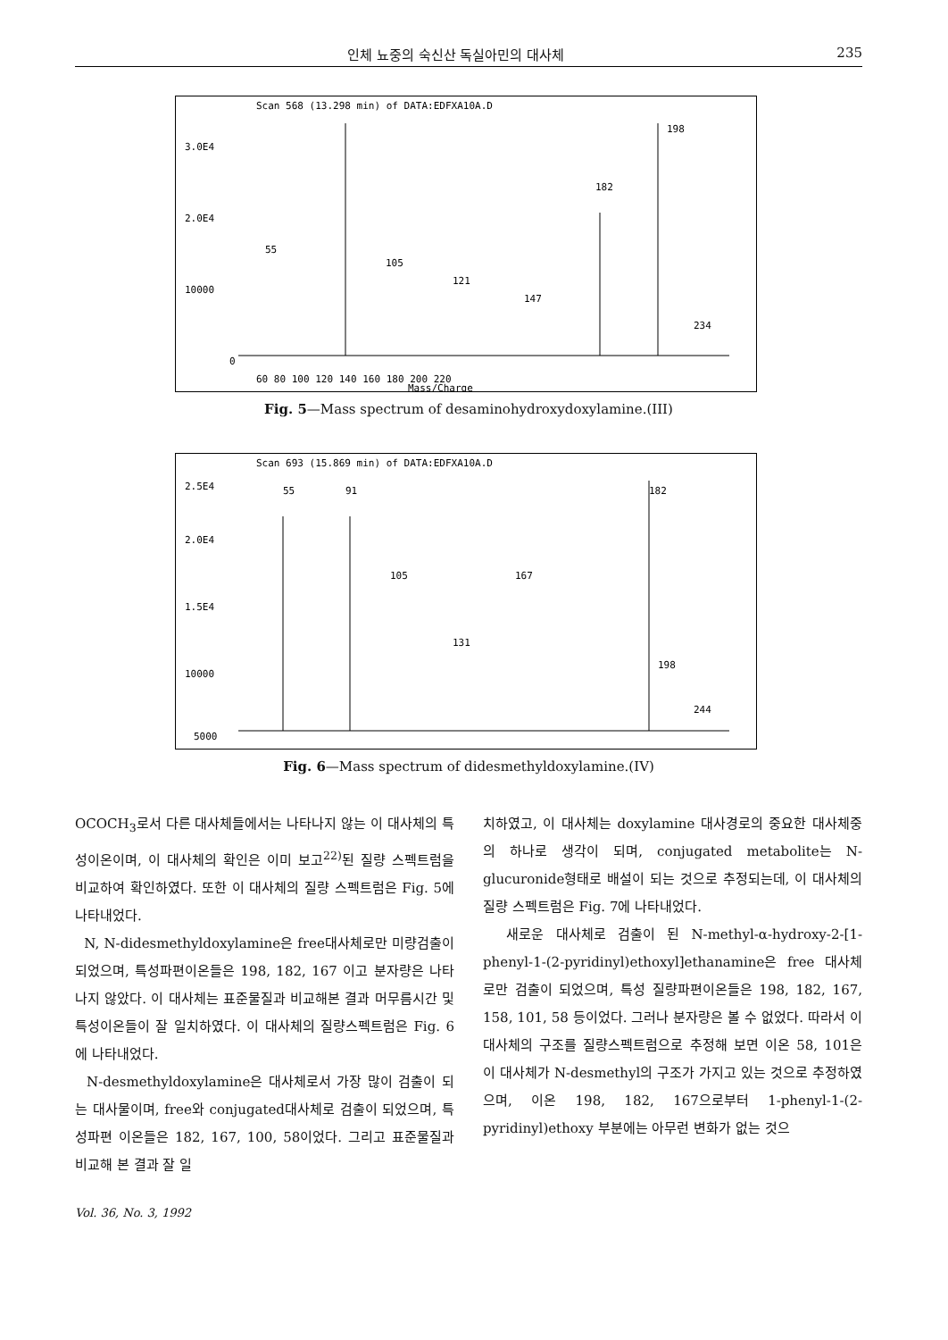인체 뇨중의 숙신산 독실아민의 대사체 235
Scan 568 (13.298 min) of DATA:EDFXA10A.D
3.0E4
2.0E4
10000
0
60 80 100 120 140 160 180 200 220
Mass/Charge
55
105
121
147
182
198
234
Fig. 5—Mass spectrum of desaminohydroxydoxylamine.(III)
Scan 693 (15.869 min) of DATA:EDFXA10A.D
2.5E4
2.0E4
1.5E4
10000
5000
55
91
105
167
131
198
244
182
Fig. 6—Mass spectrum of didesmethyldoxylamine.(IV)
OCOCH<sub>3</sub>로서 다른 대사체들에서는 나타나지 않는 이 대사체의 특성이온이며, 이 대사체의 확인은 이미 보고<sup>22)</sup>된 질량 스펙트럼을 비교하여 확인하였다. 또한 이 대사체의 질량 스펙트럼은 Fig. 5에 나타내었다.
N, N-didesmethyldoxylamine은 free대사체로만 미량검출이 되었으며, 특성파편이온들은 198, 182, 167 이고 분자량은 나타나지 않았다. 이 대사체는 표준물질과 비교해본 결과 머무름시간 및 특성이온들이 잘 일치하였다. 이 대사체의 질량스펙트럼은 Fig. 6에 나타내었다.
N-desmethyldoxylamine은 대사체로서 가장 많이 검출이 되는 대사물이며, free와 conjugated대사체로 검출이 되었으며, 특성파편 이온들은 182, 167, 100, 58이었다. 그리고 표준물질과 비교해 본 결과 잘 일
치하였고, 이 대사체는 doxylamine 대사경로의 중요한 대사체중의 하나로 생각이 되며, conjugated metabolite는 N-glucuronide형태로 배설이 되는 것으로 추정되는데, 이 대사체의 질량 스펙트럼은 Fig. 7에 나타내었다.
새로운 대사체로 검출이 된 N-methyl-α-hydroxy-2-[1-phenyl-1-(2-pyridinyl)ethoxyl]ethanamine은 free 대사체로만 검출이 되었으며, 특성 질량파편이온들은 198, 182, 167, 158, 101, 58 등이었다. 그러나 분자량은 볼 수 없었다. 따라서 이 대사체의 구조를 질량스펙트럼으로 추정해 보면 이온 58, 101은 이 대사체가 N-desmethyl의 구조가 가지고 있는 것으로 추정하였으며, 이온 198, 182, 167으로부터 1-phenyl-1-(2-pyridinyl)ethoxy 부분에는 아무런 변화가 없는 것으
Vol. 36, No. 3, 1992